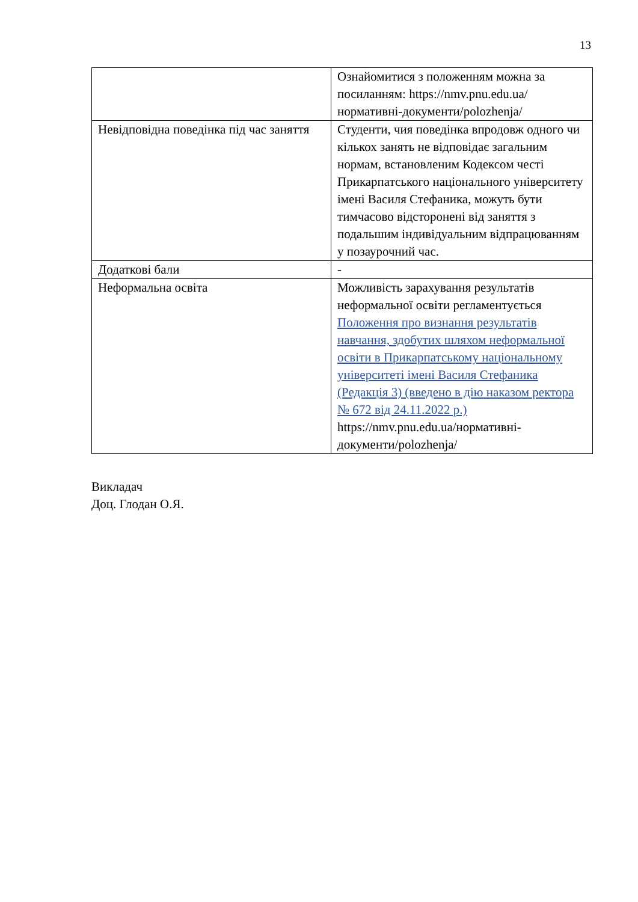13
| | Ознайомитися з положенням можна за посиланням: https://nmv.pnu.edu.ua/нормативні-документи/polozhenja/ |
| Невідповідна поведінка під час заняття | Студенти, чия поведінка впродовж одного чи кількох занять не відповідає загальним нормам, встановленим Кодексом честі Прикарпатського національного університету імені Василя Стефаника, можуть бути тимчасово відсторонені від заняття з подальшим індивідуальним відпрацюванням у позаурочний час. |
| Додаткові бали | - |
| Неформальна освіта | Можливість зарахування результатів неформальної освіти регламентується Положення про визнання результатів навчання, здобутих шляхом неформальної освіти в Прикарпатському національному університеті імені Василя Стефаника (Редакція 3) (введено в дію наказом ректора № 672 від 24.11.2022 р.) https://nmv.pnu.edu.ua/нормативні-документи/polozhenja/ |
Викладач
Доц. Глодан О.Я.